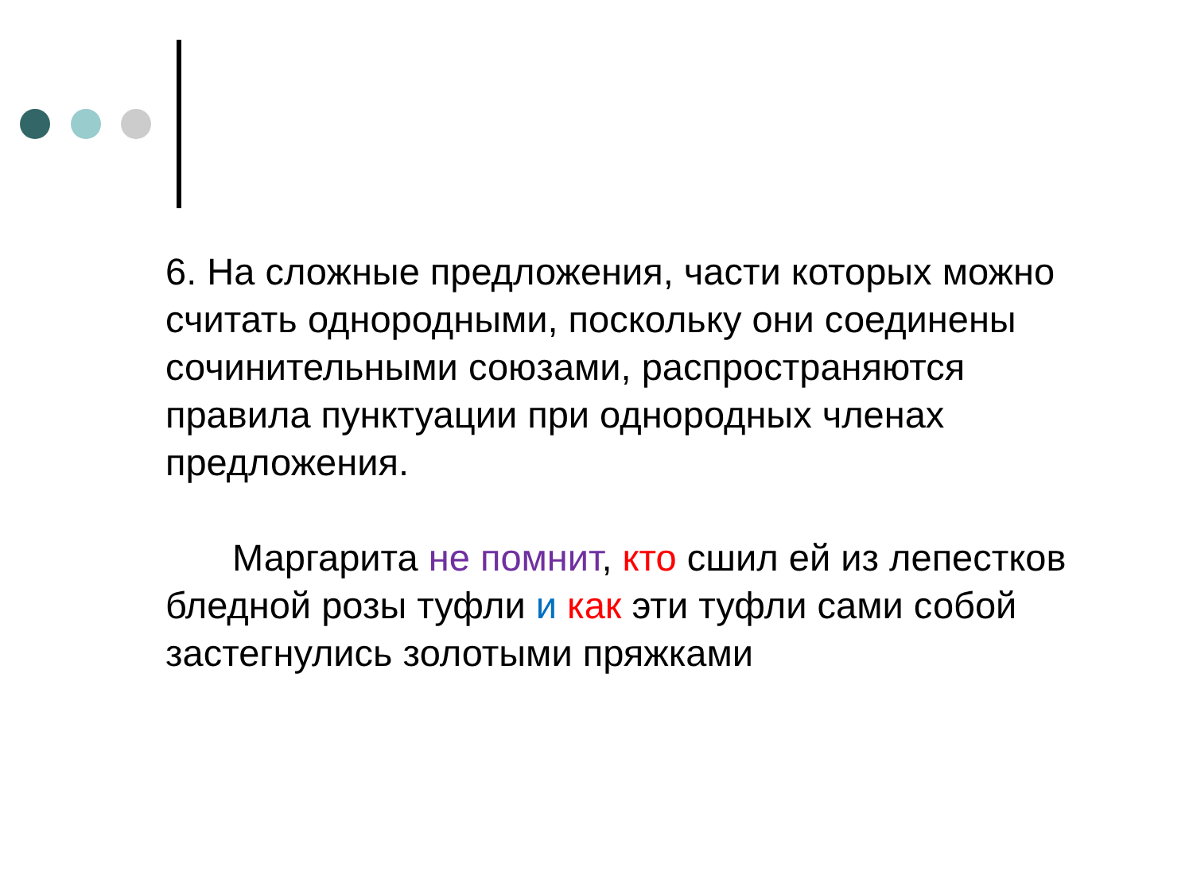6. На сложные предложения, части которых можно считать однородными, поскольку они соединены сочинительными союзами, распространяются правила пунктуации при однородных членах предложения.
Маргарита не помнит, кто сшил ей из лепестков бледной розы туфли и как эти туфли сами собой застегнулись золотыми пряжками